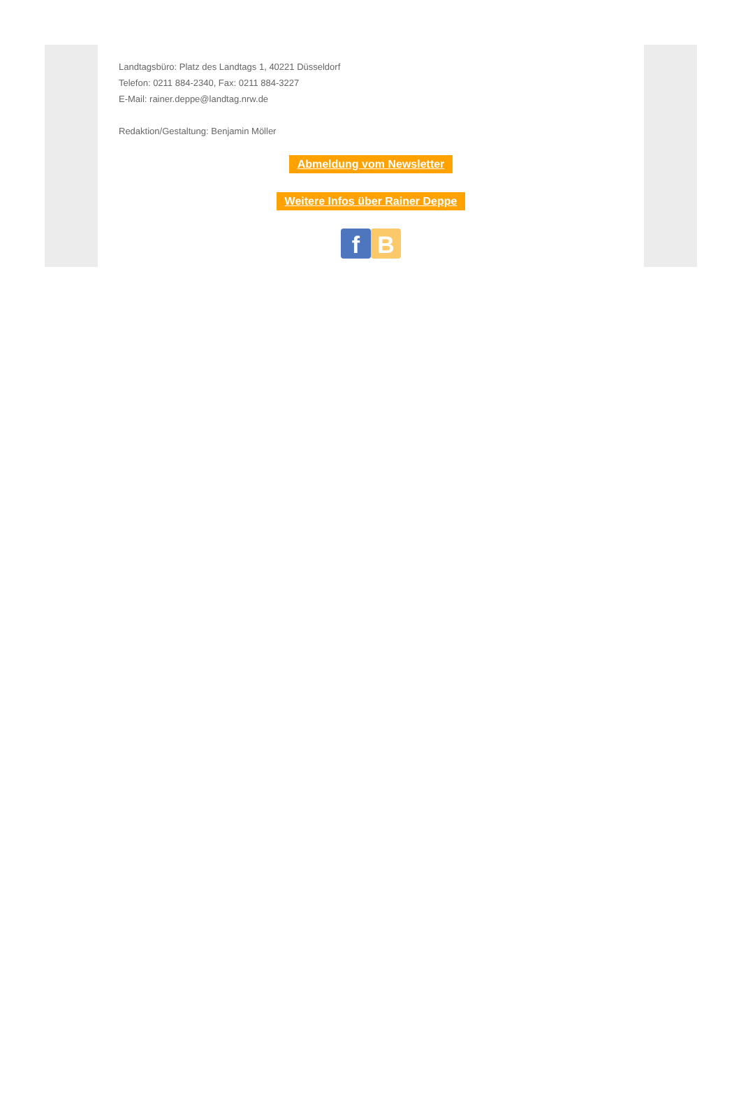Landtagsbüro: Platz des Landtags 1, 40221 Düsseldorf
Telefon: 0211 884-2340, Fax: 0211 884-3227
E-Mail: rainer.deppe@landtag.nrw.de
Redaktion/Gestaltung: Benjamin Möller
Abmeldung vom Newsletter
Weitere Infos über Rainer Deppe
f B